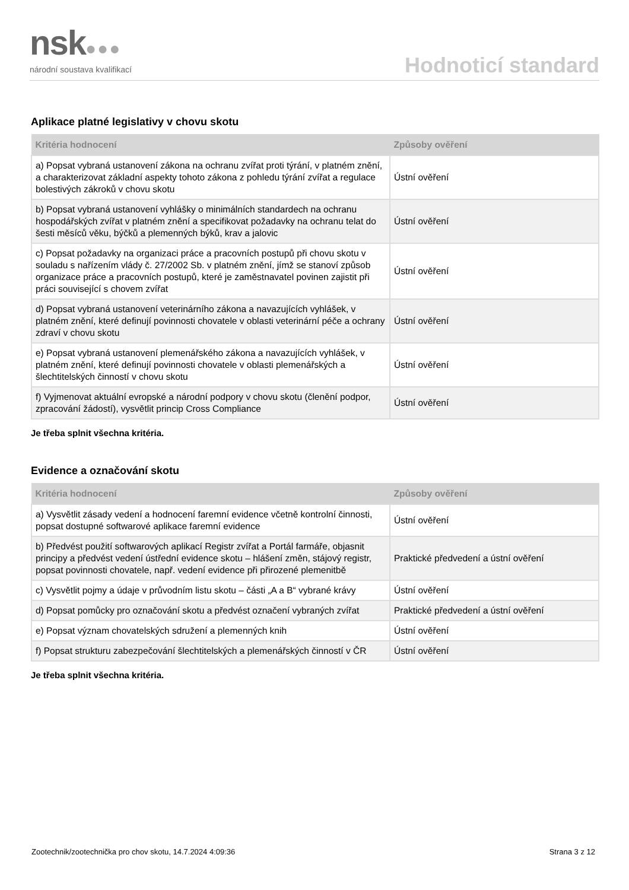nsk●●●
národní soustava kvalifikací
Hodnoticí standard
Aplikace platné legislativy v chovu skotu
| Kritéria hodnocení | Způsoby ověření |
| --- | --- |
| a) Popsat vybraná ustanovení zákona na ochranu zvířat proti týrání, v platném znění, a charakterizovat základní aspekty tohoto zákona z pohledu týrání zvířat a regulace bolestivých zákroků v chovu skotu | Ústní ověření |
| b) Popsat vybraná ustanovení vyhlášky o minimálních standardech na ochranu hospodářských zvířat v platném znění a specifikovat požadavky na ochranu telat do šesti měsíců věku, býčků a plemenných býků, krav a jalovic | Ústní ověření |
| c) Popsat požadavky na organizaci práce a pracovních postupů při chovu skotu v souladu s nařízením vlády č. 27/2002 Sb. v platném znění, jímž se stanoví způsob organizace práce a pracovních postupů, které je zaměstnavatel povinen zajistit při práci související s chovem zvířat | Ústní ověření |
| d) Popsat vybraná ustanovení veterinárního zákona a navazujících vyhlášek, v platném znění, které definují povinnosti chovatele v oblasti veterinární péče a ochrany zdraví v chovu skotu | Ústní ověření |
| e) Popsat vybraná ustanovení plemenářského zákona a navazujících vyhlášek, v platném znění, které definují povinnosti chovatele v oblasti plemenářských a šlechtitelských činností v chovu skotu | Ústní ověření |
| f) Vyjmenovat aktuální evropské a národní podpory v chovu skotu (členění podpor, zpracování žádostí), vysvětlit princip Cross Compliance | Ústní ověření |
Je třeba splnit všechna kritéria.
Evidence a označování skotu
| Kritéria hodnocení | Způsoby ověření |
| --- | --- |
| a) Vysvětlit zásady vedení a hodnocení faremní evidence včetně kontrolní činnosti, popsat dostupné softwarové aplikace faremní evidence | Ústní ověření |
| b) Předvést použití softwarových aplikací Registr zvířat a Portál farmáře, objasnit principy a předvést vedení ústřední evidence skotu – hlášení změn, stájový registr, popsat povinnosti chovatele, např. vedení evidence při přirozené plemenitbě | Praktické předvedení a ústní ověření |
| c) Vysvětlit pojmy a údaje v průvodním listu skotu – části „A a B“ vybrané krávy | Ústní ověření |
| d) Popsat pomůcky pro označování skotu a předvést označení vybraných zvířat | Praktické předvedení a ústní ověření |
| e) Popsat význam chovatelských sdružení a plemenných knih | Ústní ověření |
| f) Popsat strukturu zabezpečování šlechtitelských a plemenářských činností v ČR | Ústní ověření |
Je třeba splnit všechna kritéria.
Zootechnik/zootechnička pro chov skotu, 14.7.2024 4:09:36 Strana 3 z 12